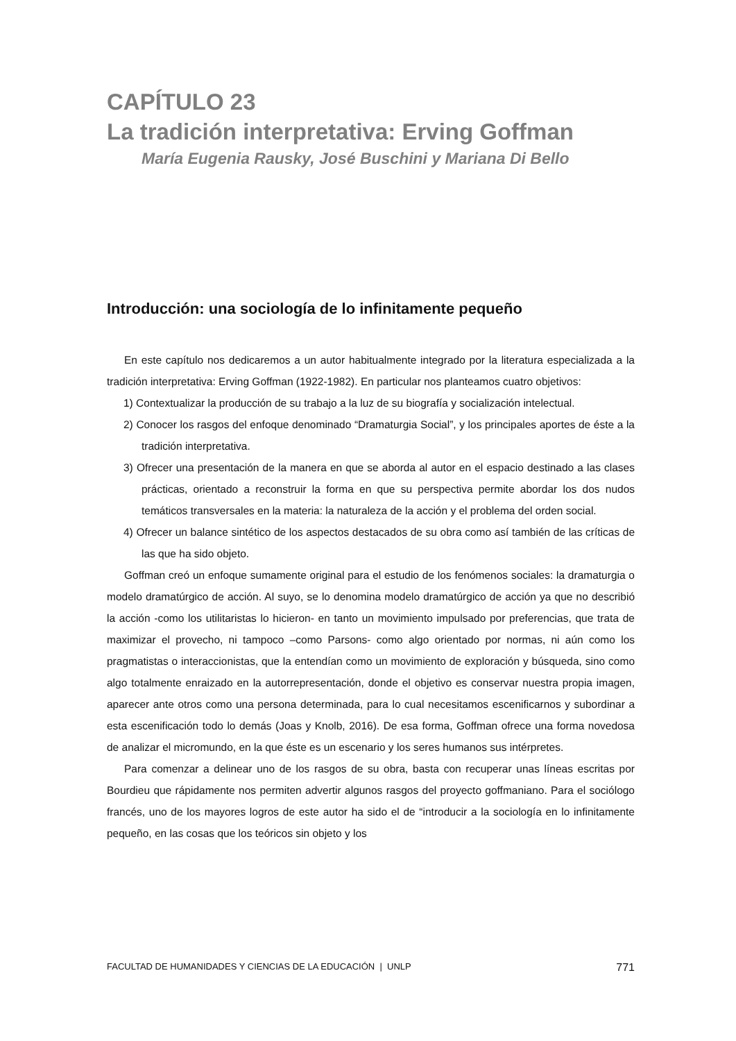CAPÍTULO 23
La tradición interpretativa: Erving Goffman
María Eugenia Rausky, José Buschini y Mariana Di Bello
Introducción: una sociología de lo infinitamente pequeño
En este capítulo nos dedicaremos a un autor habitualmente integrado por la literatura especializada a la tradición interpretativa: Erving Goffman (1922-1982). En particular nos planteamos cuatro objetivos:
1) Contextualizar la producción de su trabajo a la luz de su biografía y socialización intelectual.
2) Conocer los rasgos del enfoque denominado “Dramaturgia Social”, y los principales aportes de éste a la tradición interpretativa.
3) Ofrecer una presentación de la manera en que se aborda al autor en el espacio destinado a las clases prácticas, orientado a reconstruir la forma en que su perspectiva permite abordar los dos nudos temáticos transversales en la materia: la naturaleza de la acción y el problema del orden social.
4) Ofrecer un balance sintético de los aspectos destacados de su obra como así también de las críticas de las que ha sido objeto.
Goffman creó un enfoque sumamente original para el estudio de los fenómenos sociales: la dramaturgia o modelo dramatúrgico de acción. Al suyo, se lo denomina modelo dramatúrgico de acción ya que no describió la acción -como los utilitaristas lo hicieron- en tanto un movimiento impulsado por preferencias, que trata de maximizar el provecho, ni tampoco –como Parsons- como algo orientado por normas, ni aún como los pragmatistas o interaccionistas, que la entendían como un movimiento de exploración y búsqueda, sino como algo totalmente enraizado en la autorrepresentación, donde el objetivo es conservar nuestra propia imagen, aparecer ante otros como una persona determinada, para lo cual necesitamos escenificarnos y subordinar a esta escenificación todo lo demás (Joas y Knolb, 2016). De esa forma, Goffman ofrece una forma novedosa de analizar el micromundo, en la que éste es un escenario y los seres humanos sus intérpretes.
Para comenzar a delinear uno de los rasgos de su obra, basta con recuperar unas líneas escritas por Bourdieu que rápidamente nos permiten advertir algunos rasgos del proyecto goffmaniano. Para el sociólogo francés, uno de los mayores logros de este autor ha sido el de “introducir a la sociología en lo infinitamente pequeño, en las cosas que los teóricos sin objeto y los
FACULTAD DE HUMANIDADES Y CIENCIAS DE LA EDUCACIÓN | UNLP 771